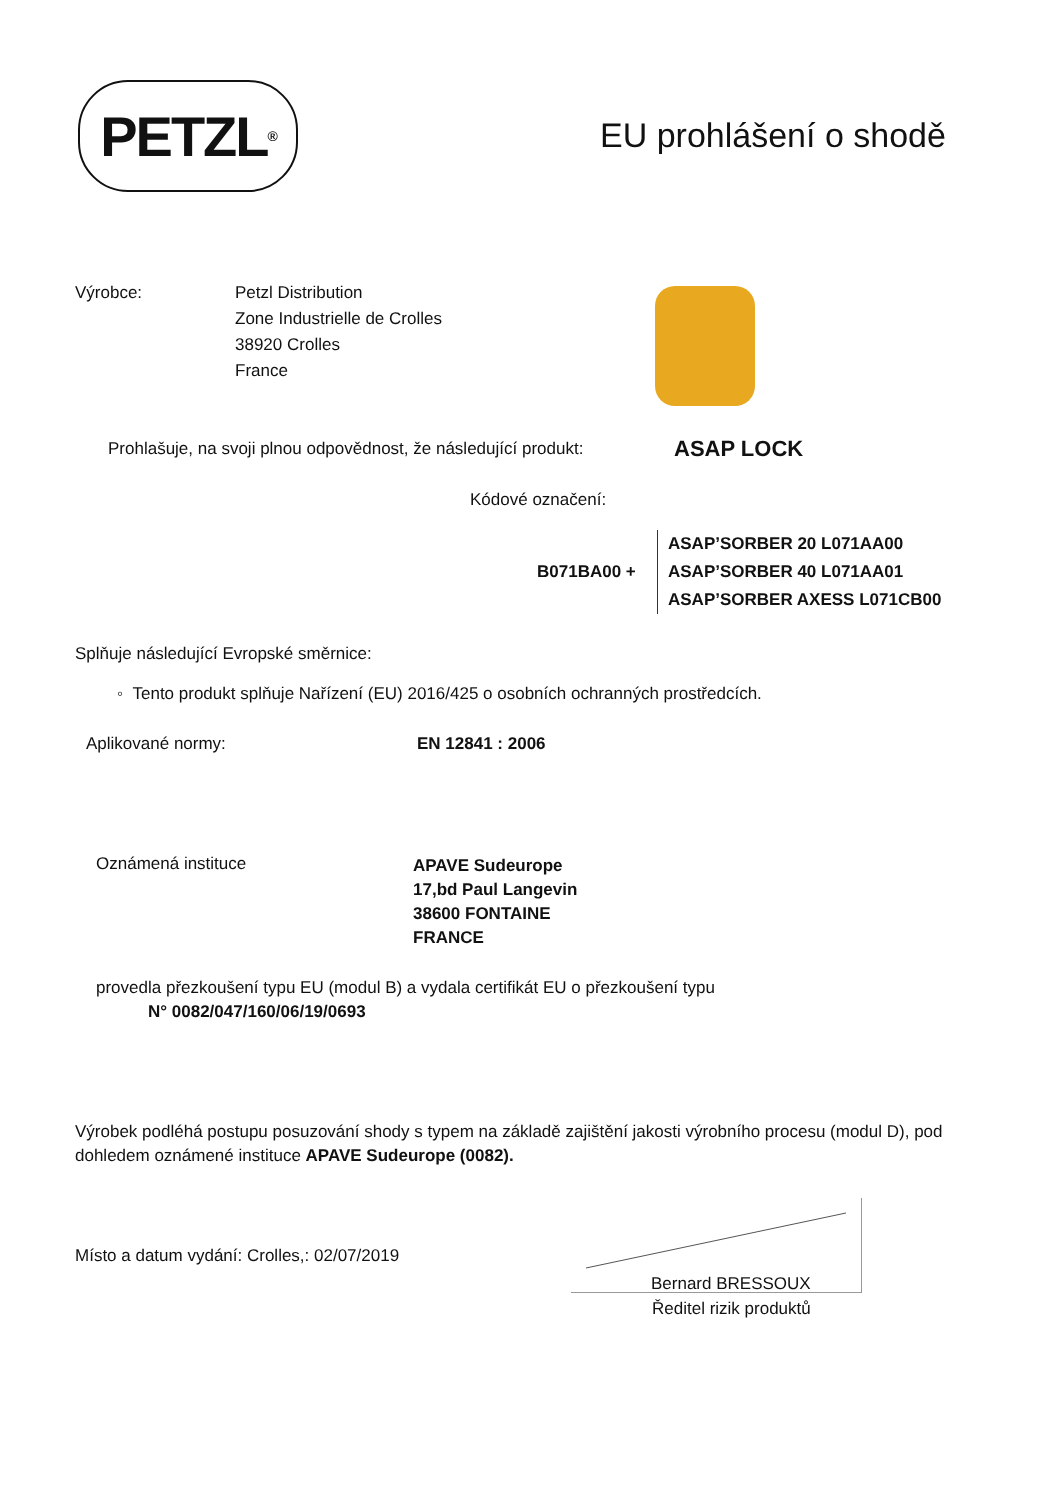PETZL<sup>®</sup>
EU prohlášení o shodě
Výrobce: Petzl Distribution
Zone Industrielle de Crolles
38920 Crolles
France
Prohlašuje, na svoji plnou odpovědnost, že následující produkt:
ASAP LOCK
Kódové označení:
B071BA00 +
ASAP’SORBER 20 L071AA00
ASAP’SORBER 40 L071AA01
ASAP’SORBER AXESS L071CB00
Splňuje následující Evropské směrnice:
◦ Tento produkt splňuje Nařízení (EU) 2016/425 o osobních ochranných prostředcích.
Aplikované normy: EN 12841 : 2006
Oznámená instituce
APAVE Sudeurope
17,bd Paul Langevin
38600 FONTAINE
FRANCE
provedla přezkoušení typu EU (modul B) a vydala certifikát EU o přezkoušení typu
N° 0082/047/160/06/19/0693
Výrobek podléhá postupu posuzování shody s typem na základě zajištění jakosti výrobního procesu (modul D), pod dohledem oznámené instituce APAVE Sudeurope (0082).
Místo a datum vydání: Crolles,: 02/07/2019
Bernard BRESSOUX
Ředitel rizik produktů